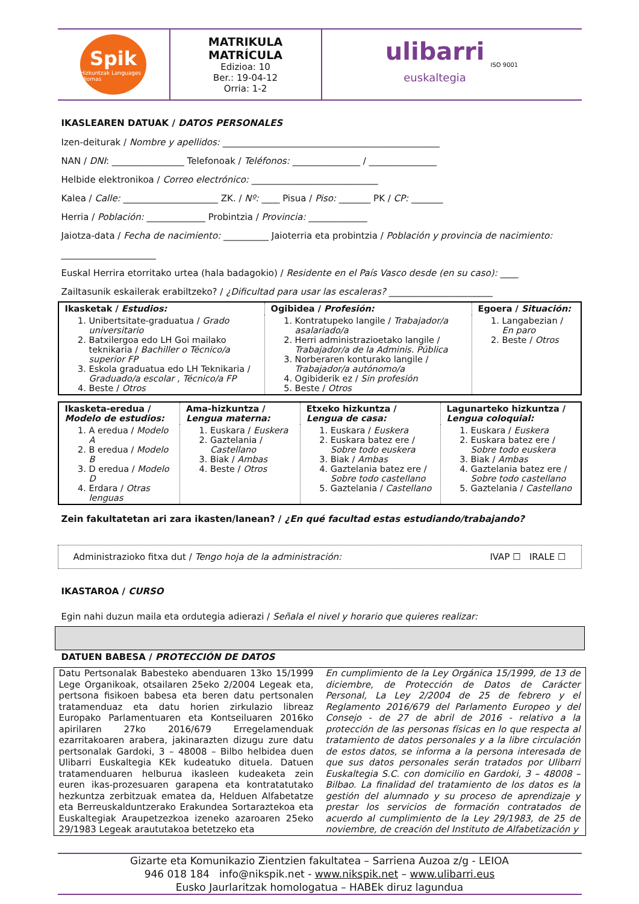Spik
Hizkuntzak Languages Idiomas
MATRIKULA
MATRÍCULA
Edizioa: 10
Ber.: 19-04-12
Orria: 1-2
ulibarri
euskaltegia
ISO 9001
IKASLEAREN DATUAK / DATOS PERSONALES
Izen-deiturak / Nombre y apellidos: ________________________________________________
NAN / DNI: ________________ Telefonoak / Teléfonos: _______________ / _______________
Helbide elektronikoa / Correo electrónico: ____________________________
Kalea / Calle: _____________________ ZK. / Nº: ____ Pisua / Piso: _______ PK / CP: _______
Herria / Población: _____________ Probintzia / Provincia: _____________
Jaiotza-data / Fecha de nacimiento: __________ Jaioterria eta probintzia / Población y provincia de nacimiento: _____________________
Euskal Herrira etorritako urtea (hala badagokio) / Residente en el País Vasco desde (en su caso): ____
Zailtasunik eskailerak erabiltzeko? / ¿Dificultad para usar las escaleras? _______________________
| Ikasketak / Estudios: | Ogibidea / Profesión: | Egoera / Situación: |
| --- | --- | --- |
| 1. Unibertsitate-graduatua / Grado universitario 2. Batxilergoa edo LH Goi mailako teknikaria / Bachiller o Técnico/a superior FP 3. Eskola graduatua edo LH Teknikaria / Graduado/a escolar , Técnico/a FP 4. Beste / Otros | 1. Kontratupeko langile / Trabajador/a asalariado/a 2. Herri administrazioetako langile / Trabajador/a de la Adminis. Pública 3. Norberaren konturako langile / Trabajador/a autónomo/a 4. Ogibiderik ez / Sin profesión 5. Beste / Otros | 1. Langabezian / En paro 2. Beste / Otros |
| Ikasketa-eredua / Modelo de estudios: | Ama-hizkuntza / Lengua materna: | Etxeko hizkuntza / Lengua de casa: | Lagunarteko hizkuntza / Lengua coloquial: |
| --- | --- | --- | --- |
| 1. A eredua / Modelo A 2. B eredua / Modelo B 3. D eredua / Modelo D 4. Erdara / Otras lenguas | 1. Euskara / Euskera 2. Gaztelania / Castellano 3. Biak / Ambas 4. Beste / Otros | 1. Euskara / Euskera 2. Euskara batez ere / Sobre todo euskera 3. Biak / Ambas 4. Gaztelania batez ere / Sobre todo castellano 5. Gaztelania / Castellano | 1. Euskara / Euskera 2. Euskara batez ere / Sobre todo euskera 3. Biak / Ambas 4. Gaztelania batez ere / Sobre todo castellano 5. Gaztelania / Castellano |
Zein fakultatetan ari zara ikasten/lanean? / ¿En qué facultad estas estudiando/trabajando?
Administrazioko fitxa dut / Tengo hoja de la administración: IVAP ☐ IRALE ☐
IKASTAROA / CURSO
Egin nahi duzun maila eta ordutegia adierazi / Señala el nivel y horario que quieres realizar:
DATUEN BABESA / PROTECCIÓN DE DATOS
Datu Pertsonalak Babesteko abenduaren 13ko 15/1999 Lege Organikoak, otsailaren 25eko 2/2004 Legeak eta, pertsona fisikoen babesa eta beren datu pertsonalen tratamenduaz eta datu horien zirkulazio libreaz Europako Parlamentuaren eta Kontseiluaren 2016ko apirilaren 27ko 2016/679 Erregelamenduak ezarritakoaren arabera, jakinarazten dizugu zure datu pertsonalak Gardoki, 3 – 48008 – Bilbo helbidea duen Ulibarri Euskaltegia KEk kudeatuko dituela. Datuen tratamenduaren helburua ikasleen kudeaketa zein euren ikas-prozesuaren garapena eta kontratatutako hezkuntza zerbitzuak ematea da, Helduen Alfabetatze eta Berreuskalduntzerako Erakundea Sortaraztekoa eta Euskaltegiak Araupetzezkoa izeneko azaroaren 25eko 29/1983 Legeak arautu­takoa betetzeko eta
En cumplimiento de la Ley Orgánica 15/1999, de 13 de diciembre, de Protección de Datos de Carácter Personal, La Ley 2/2004 de 25 de febrero y el Reglamento 2016/679 del Parlamento Europeo y del Consejo - de 27 de abril de 2016 - relativo a la protección de las personas físicas en lo que respecta al tratamiento de datos personales y a la libre circulación de estos datos, se informa a la persona interesada de que sus datos personales serán tratados por Ulibarri Euskaltegia S.C. con domicilio en Gardoki, 3 – 48008 – Bilbao. La finalidad del tratamiento de los datos es la gestión del alumnado y su proceso de aprendizaje y prestar los servicios de formación contratados de acuerdo al cumplimiento de la Ley 29/1983, de 25 de noviembre, de creación del Instituto de Alfabetización y
Gizarte eta Komunikazio Zientzien fakultatea – Sarriena Auzoa z/g - LEIOA
946 018 184 info@nikspik.net - www.nikspik.net – www.ulibarri.eus
Eusko Jaurlaritzak homologatua – HABEk diruz lagundua